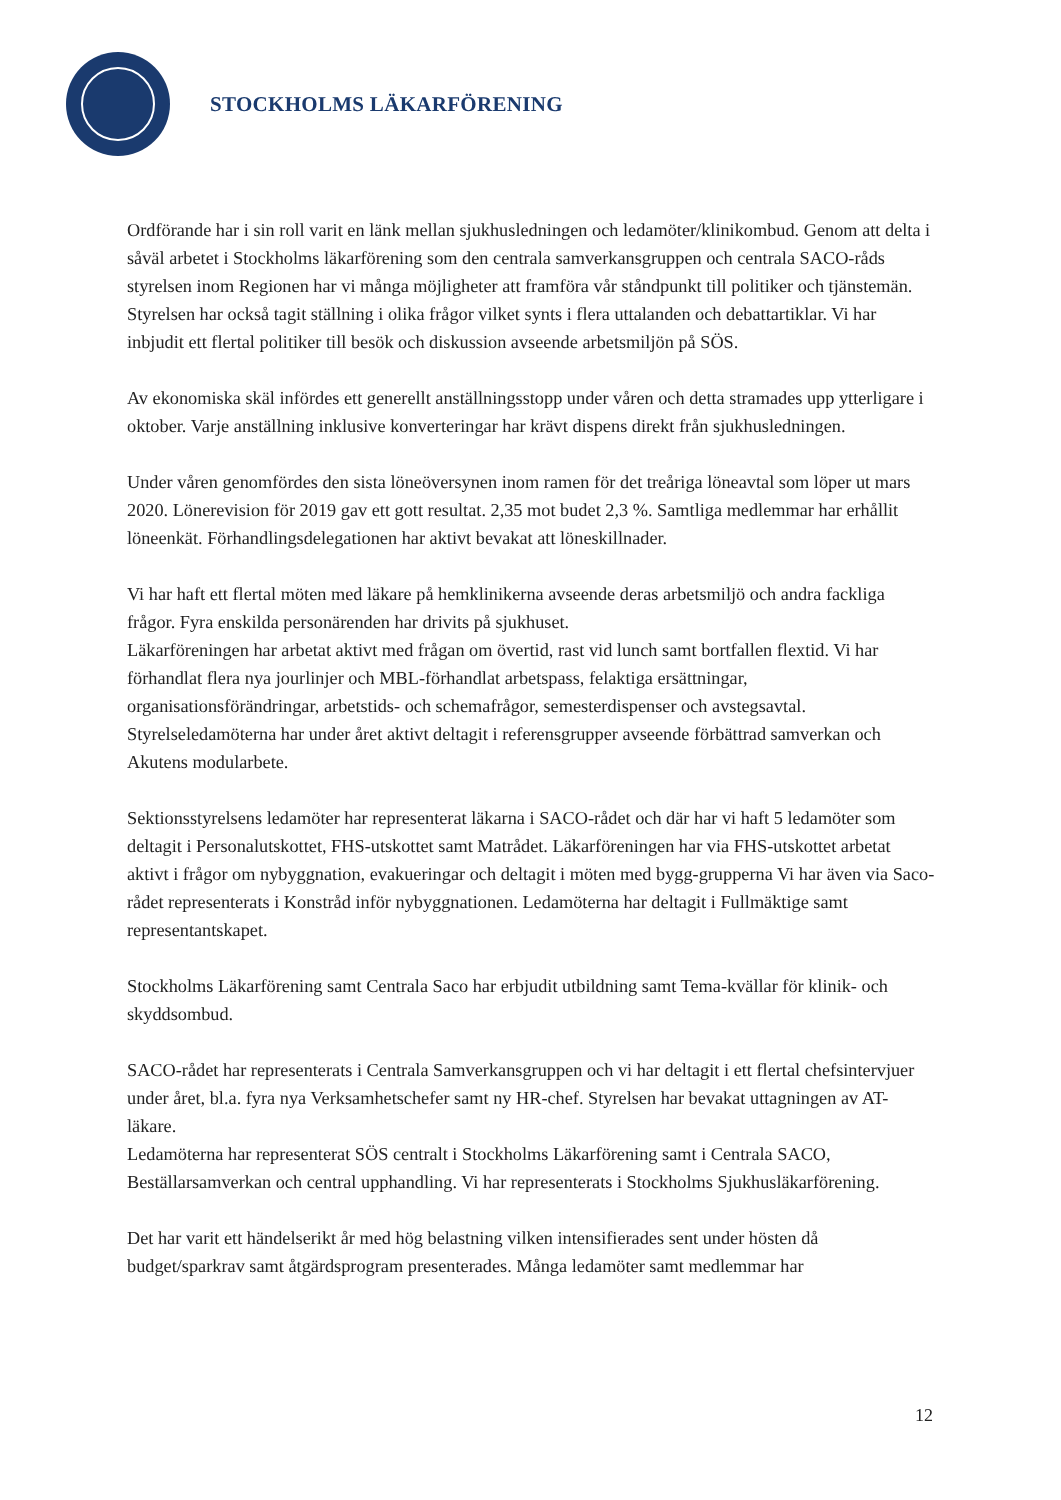STOCKHOLMS LÄKARFÖRENING
Ordförande har i sin roll varit en länk mellan sjukhusledningen och ledamöter/klinikombud. Genom att delta i såväl arbetet i Stockholms läkarförening som den centrala samverkansgruppen och centrala SACO-råds styrelsen inom Regionen har vi många möjligheter att framföra vår ståndpunkt till politiker och tjänstemän. Styrelsen har också tagit ställning i olika frågor vilket synts i flera uttalanden och debattartiklar. Vi har inbjudit ett flertal politiker till besök och diskussion avseende arbetsmiljön på SÖS.
Av ekonomiska skäl infördes ett generellt anställningsstopp under våren och detta stramades upp ytterligare i oktober. Varje anställning inklusive konverteringar har krävt dispens direkt från sjukhusledningen.
Under våren genomfördes den sista löneöversynen inom ramen för det treåriga löneavtal som löper ut mars 2020. Lönerevision för 2019 gav ett gott resultat. 2,35 mot budet 2,3 %. Samtliga medlemmar har erhållit löneenkät. Förhandlingsdelegationen har aktivt bevakat att löneskillnader.
Vi har haft ett flertal möten med läkare på hemklinikerna avseende deras arbetsmiljö och andra fackliga frågor. Fyra enskilda personärenden har drivits på sjukhuset.
Läkarföreningen har arbetat aktivt med frågan om övertid, rast vid lunch samt bortfallen flextid. Vi har förhandlat flera nya jourlinjer och MBL-förhandlat arbetspass, felaktiga ersättningar, organisationsförändringar, arbetstids- och schemafrågor, semesterdispenser och avstegsavtal. Styrelseledamöterna har under året aktivt deltagit i referensgrupper avseende förbättrad samverkan och Akutens modularbete.
Sektionsstyrelsens ledamöter har representerat läkarna i SACO-rådet och där har vi haft 5 ledamöter som deltagit i Personalutskottet, FHS-utskottet samt Matrådet. Läkarföreningen har via FHS-utskottet arbetat aktivt i frågor om nybyggnation, evakueringar och deltagit i möten med bygg-grupperna Vi har även via Saco-rådet representerats i Konstråd inför nybyggnationen. Ledamöterna har deltagit i Fullmäktige samt representantskapet.
Stockholms Läkarförening samt Centrala Saco har erbjudit utbildning samt Tema-kvällar för klinik- och skyddsombud.
SACO-rådet har representerats i Centrala Samverkansgruppen och vi har deltagit i ett flertal chefsintervjuer under året, bl.a. fyra nya Verksamhetschefer samt ny HR-chef. Styrelsen har bevakat uttagningen av AT-läkare.
Ledamöterna har representerat SÖS centralt i Stockholms Läkarförening samt i Centrala SACO, Beställarsamverkan och central upphandling. Vi har representerats i Stockholms Sjukhusläkarförening.
Det har varit ett händelserikt år med hög belastning vilken intensifierades sent under hösten då budget/sparkrav samt åtgärdsprogram presenterades. Många ledamöter samt medlemmar har
12